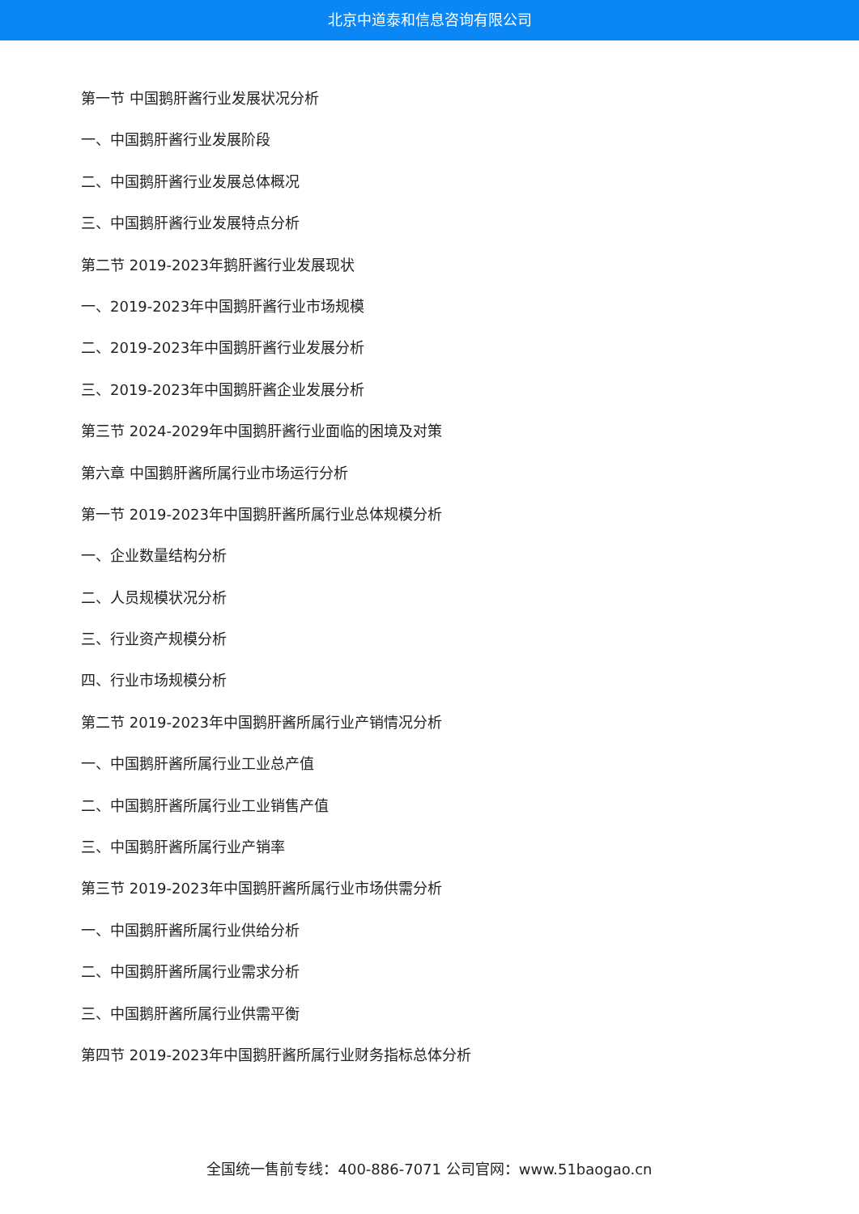北京中道泰和信息咨询有限公司
第一节 中国鹅肝酱行业发展状况分析
一、中国鹅肝酱行业发展阶段
二、中国鹅肝酱行业发展总体概况
三、中国鹅肝酱行业发展特点分析
第二节 2019-2023年鹅肝酱行业发展现状
一、2019-2023年中国鹅肝酱行业市场规模
二、2019-2023年中国鹅肝酱行业发展分析
三、2019-2023年中国鹅肝酱企业发展分析
第三节 2024-2029年中国鹅肝酱行业面临的困境及对策
第六章 中国鹅肝酱所属行业市场运行分析
第一节 2019-2023年中国鹅肝酱所属行业总体规模分析
一、企业数量结构分析
二、人员规模状况分析
三、行业资产规模分析
四、行业市场规模分析
第二节 2019-2023年中国鹅肝酱所属行业产销情况分析
一、中国鹅肝酱所属行业工业总产值
二、中国鹅肝酱所属行业工业销售产值
三、中国鹅肝酱所属行业产销率
第三节 2019-2023年中国鹅肝酱所属行业市场供需分析
一、中国鹅肝酱所属行业供给分析
二、中国鹅肝酱所属行业需求分析
三、中国鹅肝酱所属行业供需平衡
第四节 2019-2023年中国鹅肝酱所属行业财务指标总体分析
全国统一售前专线：400-886-7071 公司官网：www.51baogao.cn